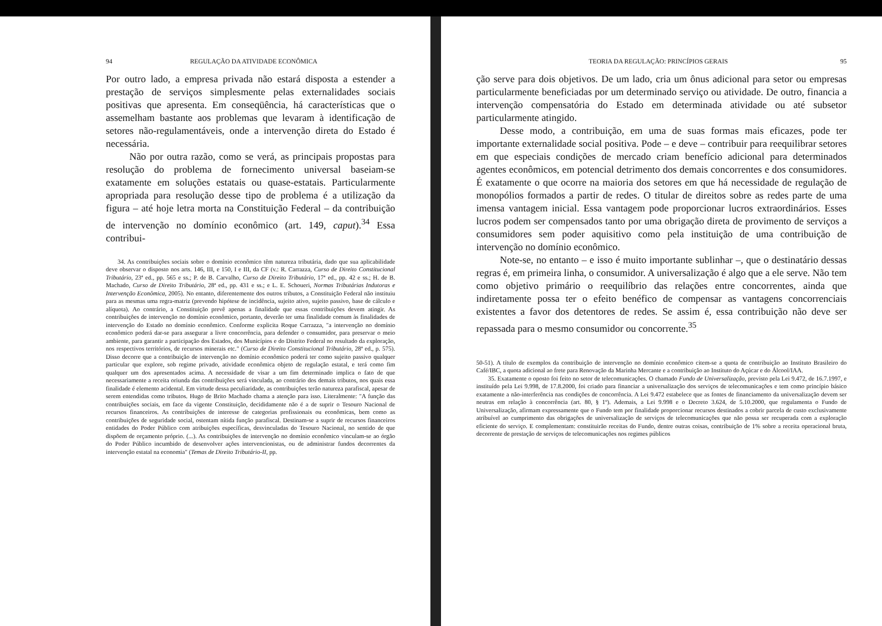94 REGULAÇÃO DA ATIVIDADE ECONÔMICA
Por outro lado, a empresa privada não estará disposta a estender a prestação de serviços simplesmente pelas externalidades sociais positivas que apresenta. Em conseqüência, há características que o assemelham bastante aos problemas que levaram à identificação de setores não-regulamentáveis, onde a intervenção direta do Estado é necessária.
Não por outra razão, como se verá, as principais propostas para resolução do problema de fornecimento universal baseiam-se exatamente em soluções estatais ou quase-estatais. Particularmente apropriada para resolução desse tipo de problema é a utilização da figura – até hoje letra morta na Constituição Federal – da contribuição de intervenção no domínio econômico (art. 149, caput).<sup>34</sup> Essa contribui-
34. As contribuições sociais sobre o domínio econômico têm natureza tributária, dado que sua aplicabilidade deve observar o disposto nos arts. 146, III, e 150, I e III, da CF (v.: R. Carrazza, Curso de Direito Constitucional Tributário, 23ª ed., pp. 565 e ss.; P. de B. Carvalho, Curso de Direito Tributário, 17ª ed., pp. 42 e ss.; H. de B. Machado, Curso de Direito Tributário, 28ª ed., pp. 431 e ss.; e L. E. Schoueri, Normas Tributárias Indutoras e Intervenção Econômica, 2005). No entanto, diferentemente dos outros tributos, a Constituição Federal não instituiu para as mesmas uma regra-matriz (prevendo hipótese de incidência, sujeito ativo, sujeito passivo, base de cálculo e alíquota). Ao contrário, a Constituição prevê apenas a finalidade que essas contribuições devem atingir. As contribuições de intervenção no domínio econômico, portanto, deverão ter uma finalidade comum às finalidades de intervenção do Estado no domínio econômico. Conforme explicita Roque Carrazza, "a intervenção no domínio econômico poderá dar-se para assegurar a livre concorrência, para defender o consumidor, para preservar o meio ambiente, para garantir a participação dos Estados, dos Municípios e do Distrito Federal no resultado da exploração, nos respectivos territórios, de recursos minerais etc." (Curso de Direito Constitucional Tributário, 28ª ed., p. 575). Disso decorre que a contribuição de intervenção no domínio econômico poderá ter como sujeito passivo qualquer particular que explore, sob regime privado, atividade econômica objeto de regulação estatal, e terá como fim qualquer um dos apresentados acima. A necessidade de visar a um fim determinado implica o fato de que necessariamente a receita oriunda das contribuições será vinculada, ao contrário dos demais tributos, nos quais essa finalidade é elemento acidental. Em virtude dessa peculiaridade, as contribuições terão natureza parafiscal, apesar de serem entendidas como tributos. Hugo de Brito Machado chama a atenção para isso. Literalmente: "A função das contribuições sociais, em face da vigente Constituição, decididamente não é a de suprir o Tesouro Nacional de recursos financeiros. As contribuições de interesse de categorias profissionais ou econômicas, bem como as contribuições de seguridade social, ostentam nítida função parafiscal. Destinam-se a suprir de recursos financeiros entidades do Poder Público com atribuições específicas, desvinculadas do Tesouro Nacional, no sentido de que dispõem de orçamento próprio. (...). As contribuições de intervenção no domínio econômico vinculam-se ao órgão do Poder Público incumbido de desenvolver ações intervencionistas, ou de administrar fundos decorrentes da intervenção estatal na economia" (Temas de Direito Tributário-II, pp.
TEORIA DA REGULAÇÃO: PRINCÍPIOS GERAIS 95
ção serve para dois objetivos. De um lado, cria um ônus adicional para setor ou empresas particularmente beneficiadas por um determinado serviço ou atividade. De outro, financia a intervenção compensatória do Estado em determinada atividade ou até subsetor particularmente atingido.
Desse modo, a contribuição, em uma de suas formas mais eficazes, pode ter importante externalidade social positiva. Pode – e deve – contribuir para reequilibrar setores em que especiais condições de mercado criam benefício adicional para determinados agentes econômicos, em potencial detrimento dos demais concorrentes e dos consumidores. É exatamente o que ocorre na maioria dos setores em que há necessidade de regulação de monopólios formados a partir de redes. O titular de direitos sobre as redes parte de uma imensa vantagem inicial. Essa vantagem pode proporcionar lucros extraordinários. Esses lucros podem ser compensados tanto por uma obrigação direta de provimento de serviços a consumidores sem poder aquisitivo como pela instituição de uma contribuição de intervenção no domínio econômico.
Note-se, no entanto – e isso é muito importante sublinhar –, que o destinatário dessas regras é, em primeira linha, o consumidor. A universalização é algo que a ele serve. Não tem como objetivo primário o reequilíbrio das relações entre concorrentes, ainda que indiretamente possa ter o efeito benéfico de compensar as vantagens concorrenciais existentes a favor dos detentores de redes. Se assim é, essa contribuição não deve ser repassada para o mesmo consumidor ou concorrente.<sup>35</sup>
50-51). A título de exemplos da contribuição de intervenção no domínio econômico citem-se a quota de contribuição ao Instituto Brasileiro do Café/IBC, a quota adicional ao frete para Renovação da Marinha Mercante e a contribuição ao Instituto do Açúcar e do Álcool/IAA.
35. Exatamente o oposto foi feito no setor de telecomunicações. O chamado Fundo de Universalização, previsto pela Lei 9.472, de 16.7.1997, e instituído pela Lei 9.998, de 17.8.2000, foi criado para financiar a universalização dos serviços de telecomunicações e tem como princípio básico exatamente a não-interferência nas condições de concorrência. A Lei 9.472 estabelece que as fontes de financiamento da universalização devem ser neutras em relação à concorrência (art. 80, § 1º). Ademais, a Lei 9.998 e o Decreto 3.624, de 5.10.2000, que regulamenta o Fundo de Universalização, afirmam expressamente que o Fundo tem por finalidade proporcionar recursos destinados a cobrir parcela de custo exclusivamente atribuível ao cumprimento das obrigações de universalização de serviços de telecomunicações que não possa ser recuperada com a exploração eficiente do serviço. E complementam: constituirão receitas do Fundo, dentre outras coisas, contribuição de 1% sobre a receita operacional bruta, decorrente de prestação de serviços de telecomunicações nos regimes públicos